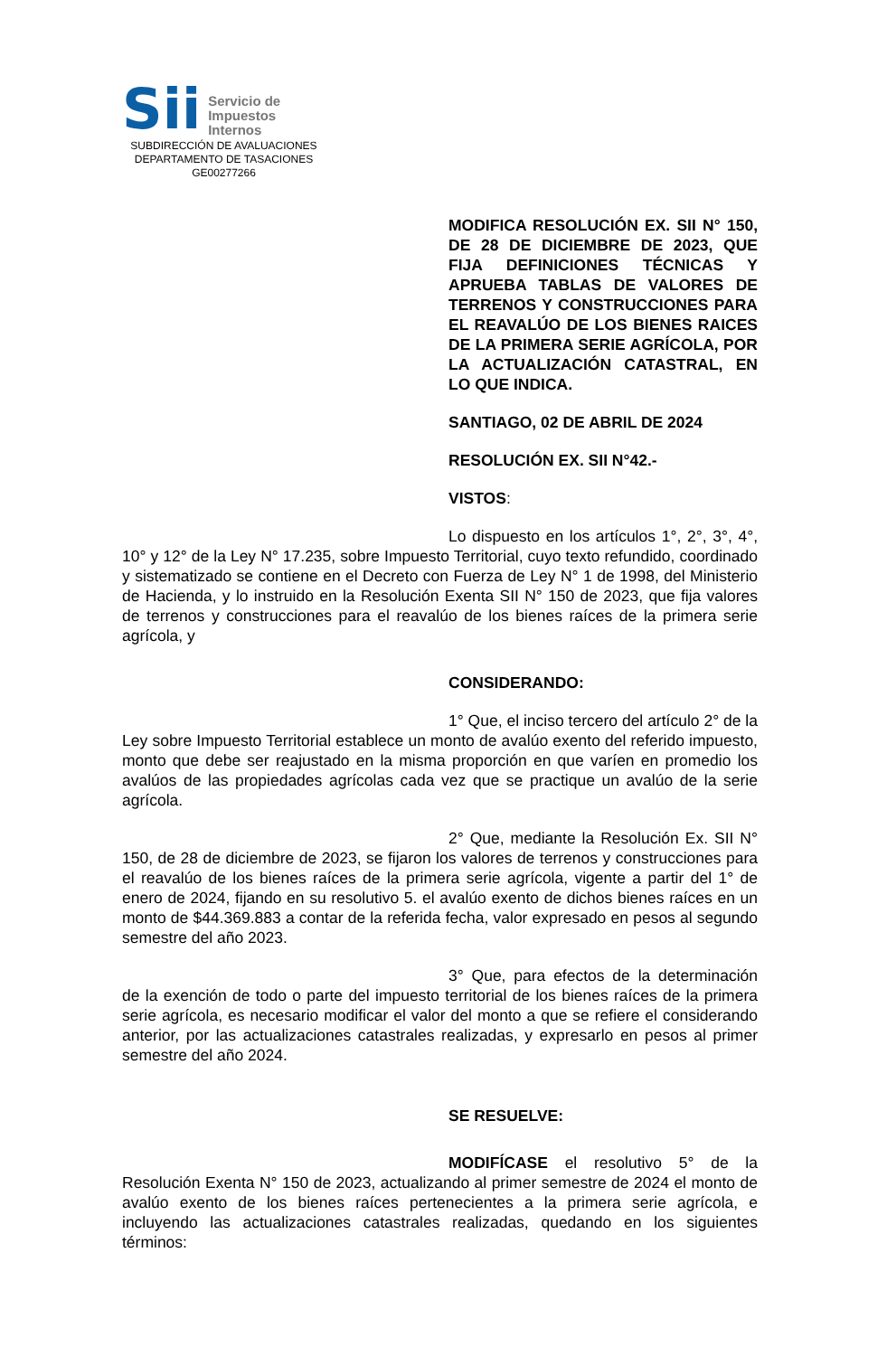Sii Servicio de
Impuestos
Internos
SUBDIRECCIÓN DE AVALUACIONES
DEPARTAMENTO DE TASACIONES
GE00277266
MODIFICA RESOLUCIÓN EX. SII N° 150, DE 28 DE DICIEMBRE DE 2023, QUE FIJA DEFINICIONES TÉCNICAS Y APRUEBA TABLAS DE VALORES DE TERRENOS Y CONSTRUCCIONES PARA EL REAVALÚO DE LOS BIENES RAICES DE LA PRIMERA SERIE AGRÍCOLA, POR LA ACTUALIZACIÓN CATASTRAL, EN LO QUE INDICA.
SANTIAGO, 02 DE ABRIL DE 2024
RESOLUCIÓN EX. SII N°42.-
VISTOS:
Lo dispuesto en los artículos 1°, 2°, 3°, 4°, 10° y 12° de la Ley N° 17.235, sobre Impuesto Territorial, cuyo texto refundido, coordinado y sistematizado se contiene en el Decreto con Fuerza de Ley N° 1 de 1998, del Ministerio de Hacienda, y lo instruido en la Resolución Exenta SII N° 150 de 2023, que fija valores de terrenos y construcciones para el reavalúo de los bienes raíces de la primera serie agrícola, y
CONSIDERANDO:
1° Que, el inciso tercero del artículo 2° de la Ley sobre Impuesto Territorial establece un monto de avalúo exento del referido impuesto, monto que debe ser reajustado en la misma proporción en que varíen en promedio los avalúos de las propiedades agrícolas cada vez que se practique un avalúo de la serie agrícola.
2° Que, mediante la Resolución Ex. SII N° 150, de 28 de diciembre de 2023, se fijaron los valores de terrenos y construcciones para el reavalúo de los bienes raíces de la primera serie agrícola, vigente a partir del 1° de enero de 2024, fijando en su resolutivo 5. el avalúo exento de dichos bienes raíces en un monto de $44.369.883 a contar de la referida fecha, valor expresado en pesos al segundo semestre del año 2023.
3° Que, para efectos de la determinación de la exención de todo o parte del impuesto territorial de los bienes raíces de la primera serie agrícola, es necesario modificar el valor del monto a que se refiere el considerando anterior, por las actualizaciones catastrales realizadas, y expresarlo en pesos al primer semestre del año 2024.
SE RESUELVE:
MODIFÍCASE el resolutivo 5° de la Resolución Exenta N° 150 de 2023, actualizando al primer semestre de 2024 el monto de avalúo exento de los bienes raíces pertenecientes a la primera serie agrícola, e incluyendo las actualizaciones catastrales realizadas, quedando en los siguientes términos: